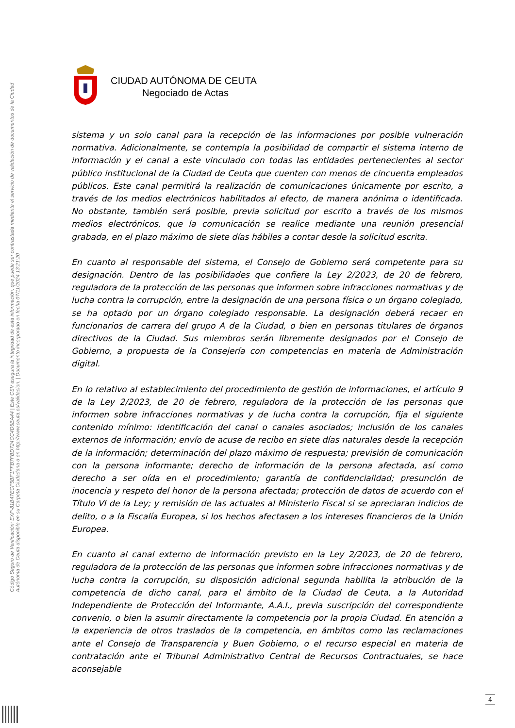Código Seguro de Verificación: EXP-81B47ECF5BF1FFB7FBD724CC4D5BA44 | Este CSV asegura la integridad de esta información, que puede ser contrastada mediante el servicio de validación de documentos de la Ciudad Autónoma de Ceuta disponible en su Carpeta Ciudadana o en http://www.ceuta.es/validacion. | Documento incorporado en fecha 07/11/2024 13:21:20
CIUDAD AUTÓNOMA DE CEUTA
Negociado de Actas
sistema y un solo canal para la recepción de las informaciones por posible vulneración normativa. Adicionalmente, se contempla la posibilidad de compartir el sistema interno de información y el canal a este vinculado con todas las entidades pertenecientes al sector público institucional de la Ciudad de Ceuta que cuenten con menos de cincuenta empleados públicos. Este canal permitirá la realización de comunicaciones únicamente por escrito, a través de los medios electrónicos habilitados al efecto, de manera anónima o identificada. No obstante, también será posible, previa solicitud por escrito a través de los mismos medios electrónicos, que la comunicación se realice mediante una reunión presencial grabada, en el plazo máximo de siete días hábiles a contar desde la solicitud escrita.
En cuanto al responsable del sistema, el Consejo de Gobierno será competente para su designación. Dentro de las posibilidades que confiere la Ley 2/2023, de 20 de febrero, reguladora de la protección de las personas que informen sobre infracciones normativas y de lucha contra la corrupción, entre la designación de una persona física o un órgano colegiado, se ha optado por un órgano colegiado responsable. La designación deberá recaer en funcionarios de carrera del grupo A de la Ciudad, o bien en personas titulares de órganos directivos de la Ciudad. Sus miembros serán libremente designados por el Consejo de Gobierno, a propuesta de la Consejería con competencias en materia de Administración digital.
En lo relativo al establecimiento del procedimiento de gestión de informaciones, el artículo 9 de la Ley 2/2023, de 20 de febrero, reguladora de la protección de las personas que informen sobre infracciones normativas y de lucha contra la corrupción, fija el siguiente contenido mínimo: identificación del canal o canales asociados; inclusión de los canales externos de información; envío de acuse de recibo en siete días naturales desde la recepción de la información; determinación del plazo máximo de respuesta; previsión de comunicación con la persona informante; derecho de información de la persona afectada, así como derecho a ser oída en el procedimiento; garantía de confidencialidad; presunción de inocencia y respeto del honor de la persona afectada; protección de datos de acuerdo con el Título VI de la Ley; y remisión de las actuales al Ministerio Fiscal si se apreciaran indicios de delito, o a la Fiscalía Europea, si los hechos afectasen a los intereses financieros de la Unión Europea.
En cuanto al canal externo de información previsto en la Ley 2/2023, de 20 de febrero, reguladora de la protección de las personas que informen sobre infracciones normativas y de lucha contra la corrupción, su disposición adicional segunda habilita la atribución de la competencia de dicho canal, para el ámbito de la Ciudad de Ceuta, a la Autoridad Independiente de Protección del Informante, A.A.I., previa suscripción del correspondiente convenio, o bien la asumir directamente la competencia por la propia Ciudad. En atención a la experiencia de otros traslados de la competencia, en ámbitos como las reclamaciones ante el Consejo de Transparencia y Buen Gobierno, o el recurso especial en materia de contratación ante el Tribunal Administrativo Central de Recursos Contractuales, se hace aconsejable
4